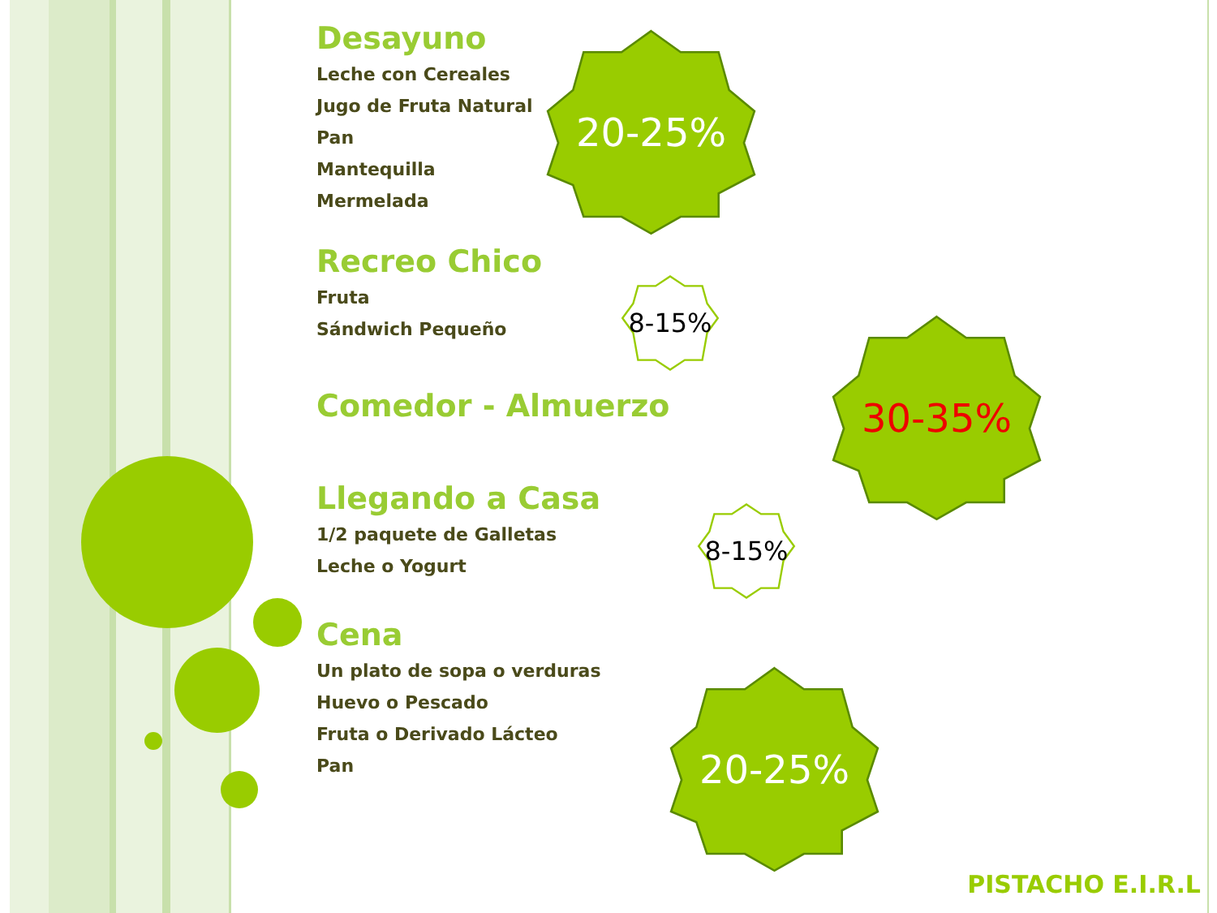Desayuno
Leche con Cereales
Jugo de Fruta Natural
Pan
Mantequilla
Mermelada
Recreo Chico
Fruta
Sándwich Pequeño
Comedor - Almuerzo
Llegando a Casa
1/2 paquete de Galletas
Leche o Yogurt
Cena
Un plato de sopa o verduras
Huevo o Pescado
Fruta o Derivado Lácteo
Pan
20-25%
8-15%
30-35%
8-15%
20-25%
PISTACHO E.I.R.L